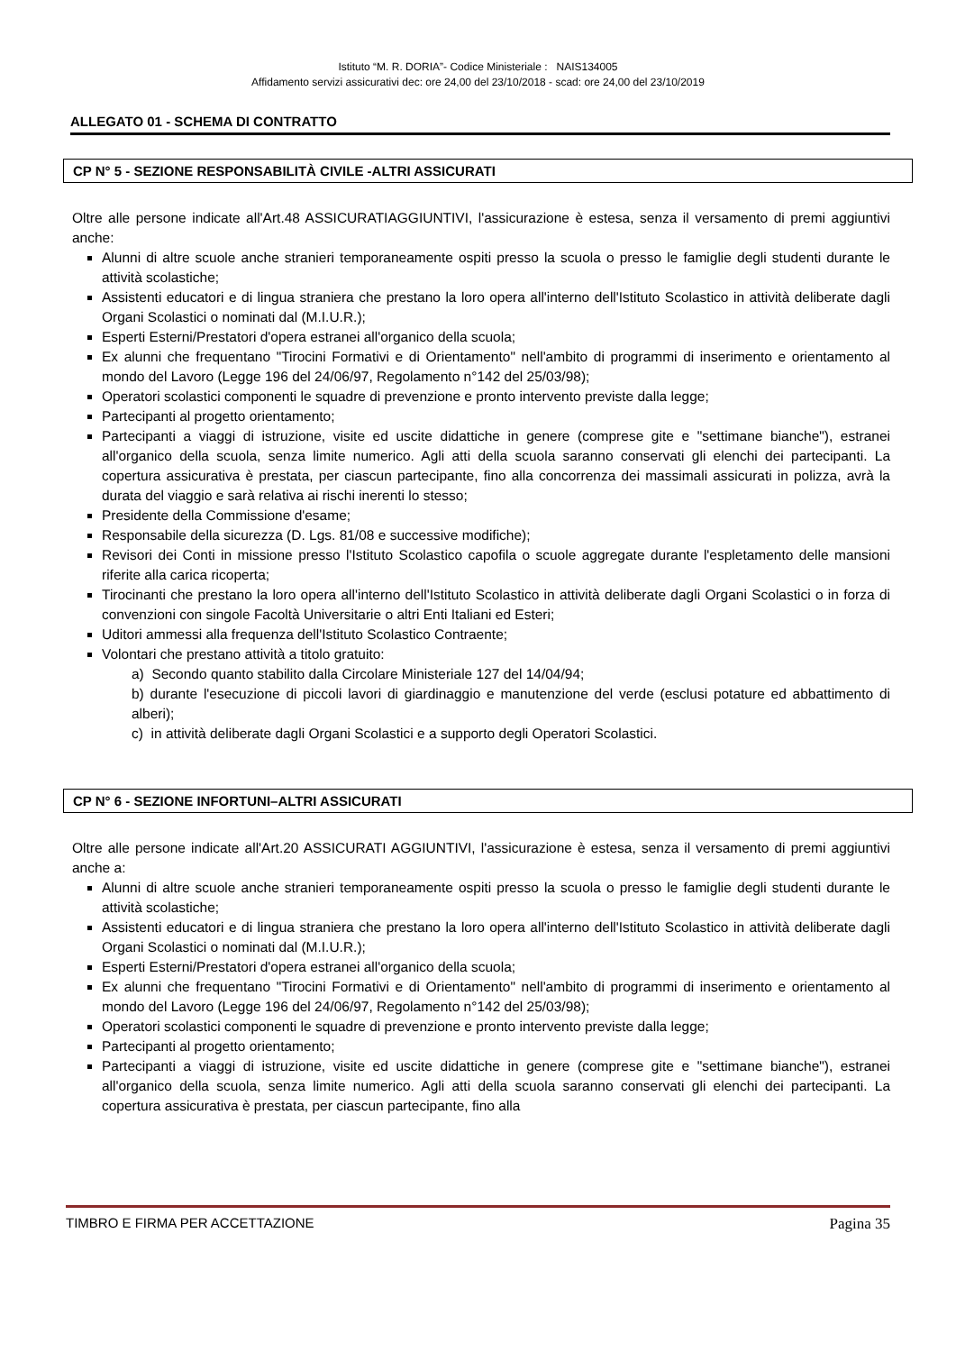Istituto “M. R. DORIA”- Codice Ministeriale : NAIS134005
Affidamento servizi assicurativi dec: ore 24,00 del 23/10/2018 - scad: ore 24,00 del 23/10/2019
ALLEGATO 01 - SCHEMA DI CONTRATTO
CP N° 5 - SEZIONE RESPONSABILITÀ CIVILE -ALTRI ASSICURATI
Oltre alle persone indicate all'Art.48 ASSICURATIAGGIUNTIVI, l'assicurazione è estesa, senza il versamento di premi aggiuntivi anche:
Alunni di altre scuole anche stranieri temporaneamente ospiti presso la scuola o presso le famiglie degli studenti durante le attività scolastiche;
Assistenti educatori e di lingua straniera che prestano la loro opera all'interno dell'Istituto Scolastico in attività deliberate dagli Organi Scolastici o nominati dal (M.I.U.R.);
Esperti Esterni/Prestatori d'opera estranei all'organico della scuola;
Ex alunni che frequentano "Tirocini Formativi e di Orientamento" nell'ambito di programmi di inserimento e orientamento al mondo del Lavoro (Legge 196 del 24/06/97, Regolamento n°142 del 25/03/98);
Operatori scolastici componenti le squadre di prevenzione e pronto intervento previste dalla legge;
Partecipanti al progetto orientamento;
Partecipanti a viaggi di istruzione, visite ed uscite didattiche in genere (comprese gite e "settimane bianche"), estranei all'organico della scuola, senza limite numerico. Agli atti della scuola saranno conservati gli elenchi dei partecipanti. La copertura assicurativa è prestata, per ciascun partecipante, fino alla concorrenza dei massimali assicurati in polizza, avrà la durata del viaggio e sarà relativa ai rischi inerenti lo stesso;
Presidente della Commissione d'esame;
Responsabile della sicurezza (D. Lgs. 81/08 e successive modifiche);
Revisori dei Conti in missione presso l'Istituto Scolastico capofila o scuole aggregate durante l'espletamento delle mansioni riferite alla carica ricoperta;
Tirocinanti che prestano la loro opera all'interno dell'Istituto Scolastico in attività deliberate dagli Organi Scolastici o in forza di convenzioni con singole Facoltà Universitarie o altri Enti Italiani ed Esteri;
Uditori ammessi alla frequenza dell'Istituto Scolastico Contraente;
Volontari che prestano attività a titolo gratuito:
a) Secondo quanto stabilito dalla Circolare Ministeriale 127 del 14/04/94;
b) durante l'esecuzione di piccoli lavori di giardinaggio e manutenzione del verde (esclusi potature ed abbattimento di alberi);
c) in attività deliberate dagli Organi Scolastici e a supporto degli Operatori Scolastici.
CP N° 6 - SEZIONE INFORTUNI–ALTRI ASSICURATI
Oltre alle persone indicate all'Art.20 ASSICURATI AGGIUNTIVI, l'assicurazione è estesa, senza il versamento di premi aggiuntivi anche a:
Alunni di altre scuole anche stranieri temporaneamente ospiti presso la scuola o presso le famiglie degli studenti durante le attività scolastiche;
Assistenti educatori e di lingua straniera che prestano la loro opera all'interno dell'Istituto Scolastico in attività deliberate dagli Organi Scolastici o nominati dal (M.I.U.R.);
Esperti Esterni/Prestatori d'opera estranei all'organico della scuola;
Ex alunni che frequentano "Tirocini Formativi e di Orientamento" nell'ambito di programmi di inserimento e orientamento al mondo del Lavoro (Legge 196 del 24/06/97, Regolamento n°142 del 25/03/98);
Operatori scolastici componenti le squadre di prevenzione e pronto intervento previste dalla legge;
Partecipanti al progetto orientamento;
Partecipanti a viaggi di istruzione, visite ed uscite didattiche in genere (comprese gite e "settimane bianche"), estranei all'organico della scuola, senza limite numerico. Agli atti della scuola saranno conservati gli elenchi dei partecipanti. La copertura assicurativa è prestata, per ciascun partecipante, fino alla
TIMBRO E FIRMA PER ACCETTAZIONE Pagina 35